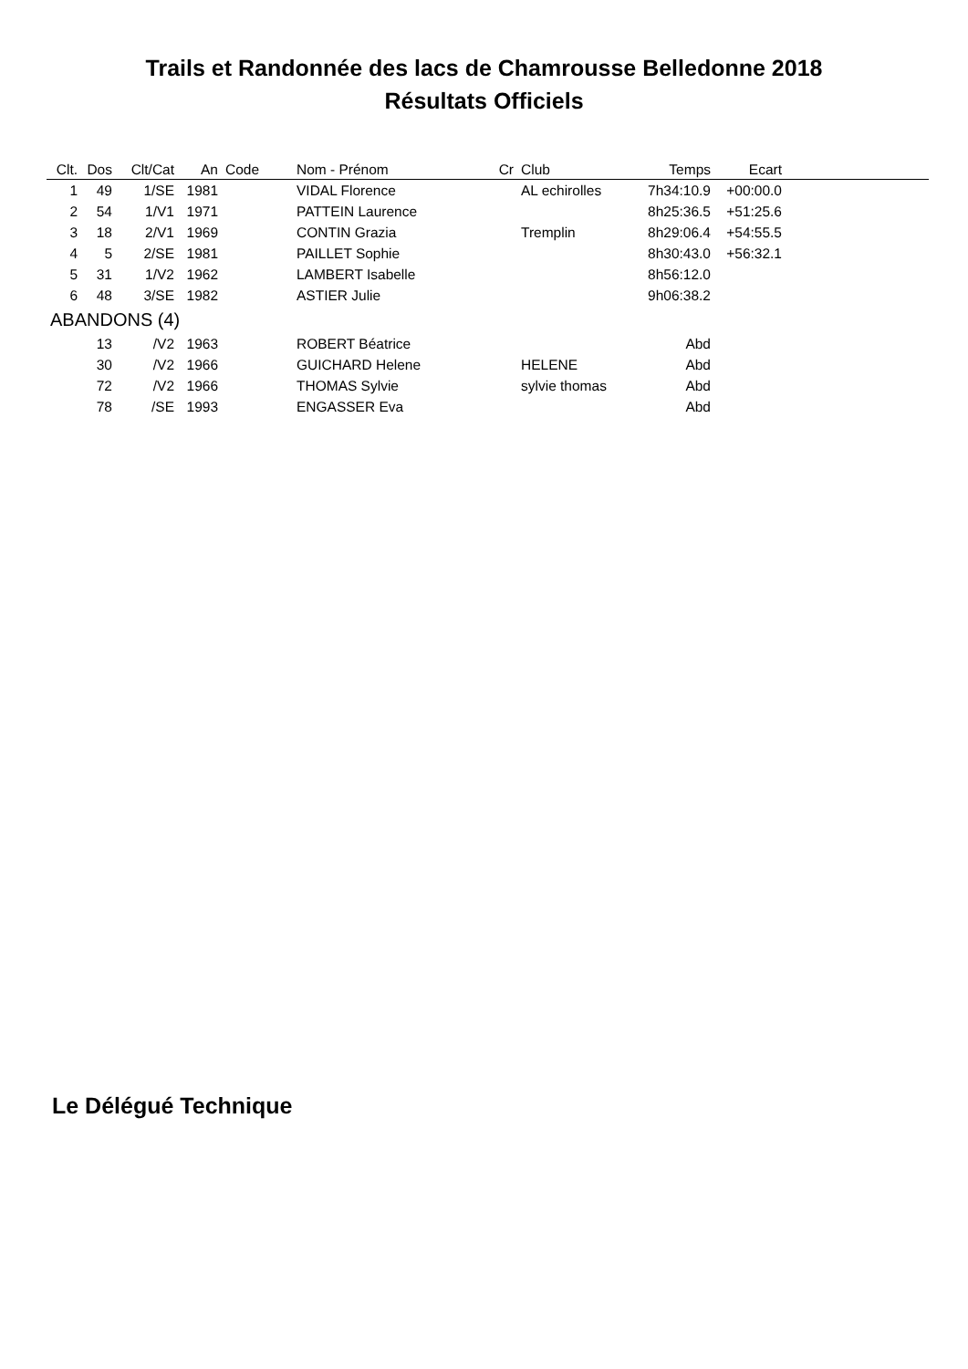Trails et Randonnée des lacs de Chamrousse Belledonne 2018
Résultats Officiels
| Clt. | Dos | Clt/Cat | An | Code | Nom - Prénom | Cr | Club | Temps | Ecart | |
| --- | --- | --- | --- | --- | --- | --- | --- | --- | --- | --- |
| 1 | 49 | 1/SE | 1981 | | VIDAL Florence | | AL echirolles | 7h34:10.9 | +00:00.0 | |
| 2 | 54 | 1/V1 | 1971 | | PATTEIN Laurence | | | 8h25:36.5 | +51:25.6 | |
| 3 | 18 | 2/V1 | 1969 | | CONTIN Grazia | | Tremplin | 8h29:06.4 | +54:55.5 | |
| 4 | 5 | 2/SE | 1981 | | PAILLET Sophie | | | 8h30:43.0 | +56:32.1 | |
| 5 | 31 | 1/V2 | 1962 | | LAMBERT Isabelle | | | 8h56:12.0 | | |
| 6 | 48 | 3/SE | 1982 | | ASTIER Julie | | | 9h06:38.2 | | |
| ABANDONS (4) | | | | | | | | | | |
| | 13 | /V2 | 1963 | | ROBERT Béatrice | | | Abd | | |
| | 30 | /V2 | 1966 | | GUICHARD Helene | | HELENE | Abd | | |
| | 72 | /V2 | 1966 | | THOMAS Sylvie | | sylvie thomas | Abd | | |
| | 78 | /SE | 1993 | | ENGASSER Eva | | | Abd | | |
Le Délégué Technique